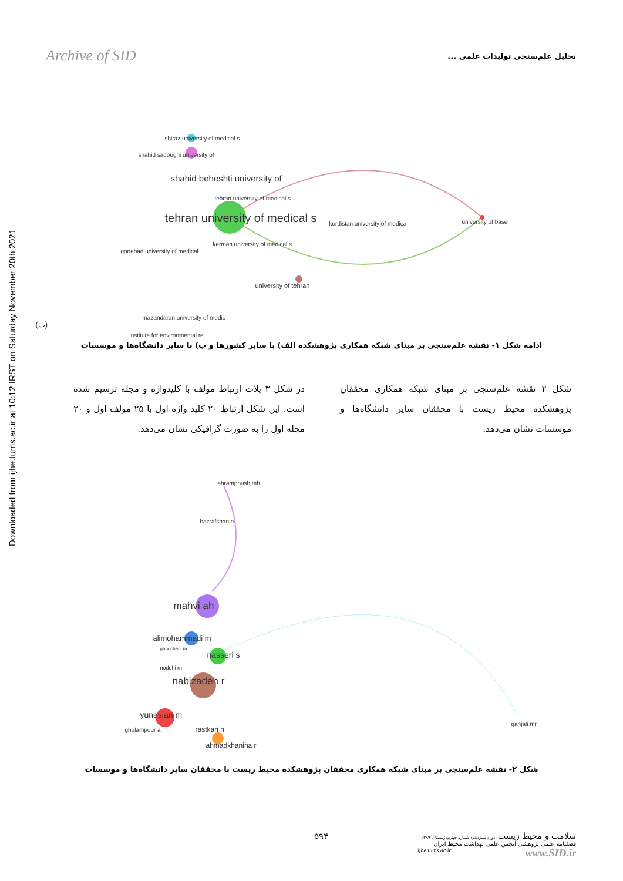Downloaded from ijhe.tums.ac.ir at 10:12 IRST on Saturday November 20th 2021
Archive of SID تحلیل علم‌سنجی تولیدات علمی ...
shiraz university of medical s
shahid sadoughi university of
shahid beheshti university of
tehran university of medical s
tehran university of medical s kurdistan university of medica university of basel
kerman university of medical s
gonabad university of medical
university of tehran
mazandaran university of medic
(ب)
institute for environmental re
ادامه شکل ۱- نقشه علم‌سنجی بر مبنای شبکه همکاری پژوهشکده الف) با سایر کشورها و ب) با سایر دانشگاه‌ها و موسسات
شکل ۲ نقشه علم‌سنجی بر مبنای شبکه همکاری محققان پژوهشکده محیط زیست با محققان سایر دانشگاه‌ها و موسسات نشان می‌دهد.
در شکل ۳ پلات ارتباط مولف با کلیدواژه و مجله ترسیم شده است. این شکل ارتباط ۲۰ کلید واژه اول با ۲۵ مولف اول و ۲۰ مجله اول را به صورت گرافیکی نشان می‌دهد.
ehrampoush mh
bazrafshan e
mahvi ah
alimohammadi m
ghoochani m
nasseri s
nodehi rn
nabizadeh r
yunesian m
gholampour a rastkari n
ahmadkhaniha r
ganjali mr
شکل ۲- نقشه علم‌سنجی بر مبنای شبکه همکاری محققان پژوهشکده محیط زیست با محققان سایر دانشگاه‌ها و موسسات
۵۹۴
سلامت و محیط زیست دوره سیزدهم/ شماره چهارم/ زمستان ۱۳۹۹
فصلنامه علمی پژوهشی انجمن علمی بهداشت محیط ایران
ijhe.tums.ac.ir www.SID.ir